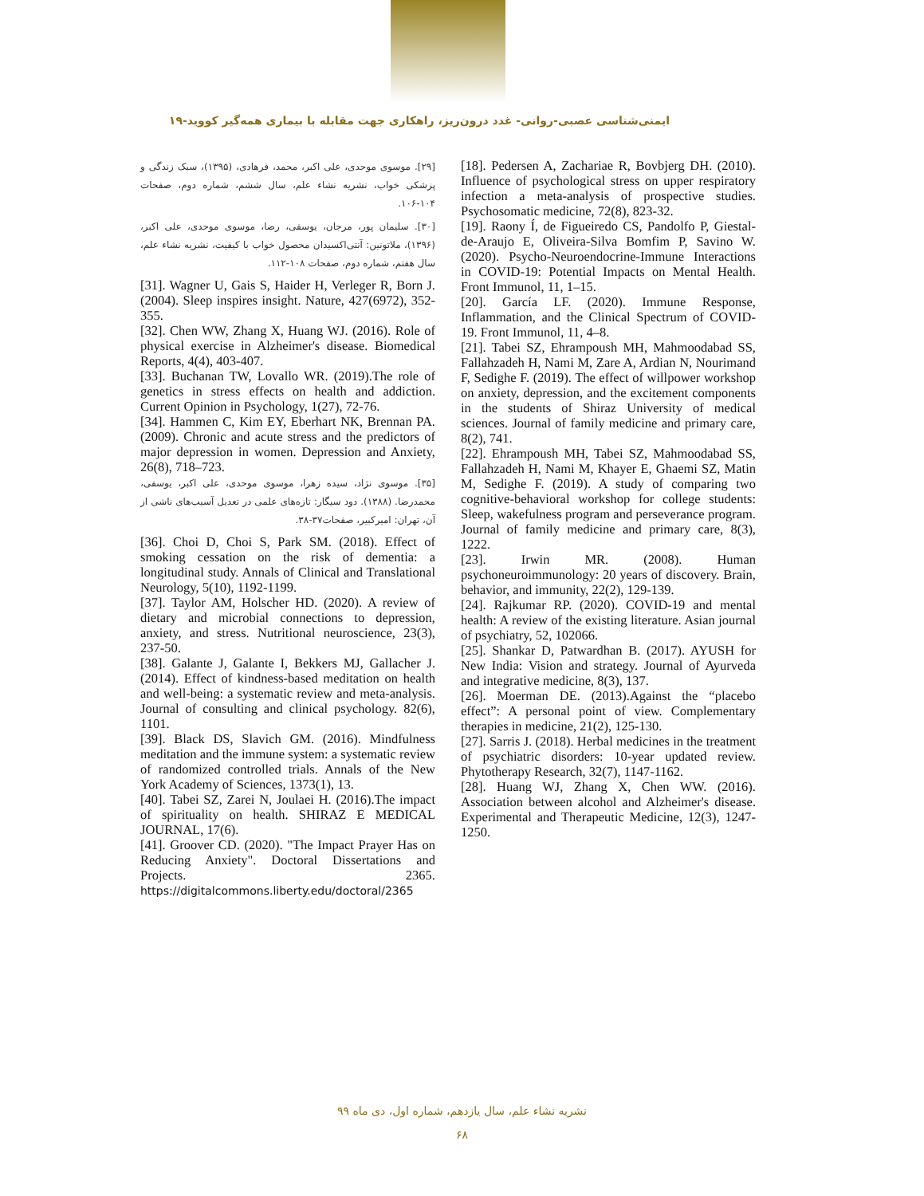ایمنی‌شناسی عصبی-روانی- غدد درون‌ریز، راهکاری جهت مقابله با بیماری همه‌گیر کووید-۱۹
[18]. Pedersen A, Zachariae R, Bovbjerg DH. (2010). Influence of psychological stress on upper respiratory infection a meta-analysis of prospective studies. Psychosomatic medicine, 72(8), 823-32.
[19]. Raony Í, de Figueiredo CS, Pandolfo P, Giestal-de-Araujo E, Oliveira-Silva Bomfim P, Savino W. (2020). Psycho-Neuroendocrine-Immune Interactions in COVID-19: Potential Impacts on Mental Health. Front Immunol, 11, 1–15.
[20]. García LF. (2020). Immune Response, Inflammation, and the Clinical Spectrum of COVID-19. Front Immunol, 11, 4–8.
[21]. Tabei SZ, Ehrampoush MH, Mahmoodabad SS, Fallahzadeh H, Nami M, Zare A, Ardian N, Nourimand F, Sedighe F. (2019). The effect of willpower workshop on anxiety, depression, and the excitement components in the students of Shiraz University of medical sciences. Journal of family medicine and primary care, 8(2), 741.
[22]. Ehrampoush MH, Tabei SZ, Mahmoodabad SS, Fallahzadeh H, Nami M, Khayer E, Ghaemi SZ, Matin M, Sedighe F. (2019). A study of comparing two cognitive-behavioral workshop for college students: Sleep, wakefulness program and perseverance program. Journal of family medicine and primary care, 8(3), 1222.
[23]. Irwin MR. (2008). Human psychoneuroimmunology: 20 years of discovery. Brain, behavior, and immunity, 22(2), 129-139.
[24]. Rajkumar RP. (2020). COVID-19 and mental health: A review of the existing literature. Asian journal of psychiatry, 52, 102066.
[25]. Shankar D, Patwardhan B. (2017). AYUSH for New India: Vision and strategy. Journal of Ayurveda and integrative medicine, 8(3), 137.
[26]. Moerman DE. (2013).Against the “placebo effect”: A personal point of view. Complementary therapies in medicine, 21(2), 125-130.
[27]. Sarris J. (2018). Herbal medicines in the treatment of psychiatric disorders: 10-year updated review. Phytotherapy Research, 32(7), 1147-1162.
[28]. Huang WJ, Zhang X, Chen WW. (2016). Association between alcohol and Alzheimer's disease. Experimental and Therapeutic Medicine, 12(3), 1247-1250.
[۲۹]. موسوی موحدی، علی اکبر، محمد، فرهادی، (۱۳۹۵)، سبک زندگی و پزشکی خواب، نشریه نشاء علم، سال ششم، شماره دوم، صفحات ۱۰۴-۱۰۶.
[۳۰]. سلیمان پور، مرجان، یوسفی، رضا، موسوی موحدی، علی اکبر، (۱۳۹۶)، ملاتونین: آنتی‌اکسیدان محصول خواب با کیفیت، نشریه نشاء علم، سال هفتم، شماره دوم، صفحات ۱۰۸-۱۱۲.
[31]. Wagner U, Gais S, Haider H, Verleger R, Born J. (2004). Sleep inspires insight. Nature, 427(6972), 352-355.
[32]. Chen WW, Zhang X, Huang WJ. (2016). Role of physical exercise in Alzheimer's disease. Biomedical Reports, 4(4), 403-407.
[33]. Buchanan TW, Lovallo WR. (2019).The role of genetics in stress effects on health and addiction. Current Opinion in Psychology, 1(27), 72-76.
[34]. Hammen C, Kim EY, Eberhart NK, Brennan PA. (2009). Chronic and acute stress and the predictors of major depression in women. Depression and Anxiety, 26(8), 718–723.
[۳۵]. موسوی نژاد، سیده زهرا، موسوی موحدی، علی اکبر، یوسفی، محمدرضا. (۱۳۸۸). دود سیگار: تازه‌های علمی در تعدیل آسیب‌های ناشی از آن، تهران: امیرکبیر، صفحات۳۷-۳۸.
[36]. Choi D, Choi S, Park SM. (2018). Effect of smoking cessation on the risk of dementia: a longitudinal study. Annals of Clinical and Translational Neurology, 5(10), 1192-1199.
[37]. Taylor AM, Holscher HD. (2020). A review of dietary and microbial connections to depression, anxiety, and stress. Nutritional neuroscience, 23(3), 237-50.
[38]. Galante J, Galante I, Bekkers MJ, Gallacher J. (2014). Effect of kindness-based meditation on health and well-being: a systematic review and meta-analysis. Journal of consulting and clinical psychology. 82(6), 1101.
[39]. Black DS, Slavich GM. (2016). Mindfulness meditation and the immune system: a systematic review of randomized controlled trials. Annals of the New York Academy of Sciences, 1373(1), 13.
[40]. Tabei SZ, Zarei N, Joulaei H. (2016).The impact of spirituality on health. SHIRAZ E MEDICAL JOURNAL, 17(6).
[41]. Groover CD. (2020). "The Impact Prayer Has on Reducing Anxiety". Doctoral Dissertations and Projects. 2365. https://digitalcommons.liberty.edu/doctoral/2365
نشریه نشاء علم، سال یازدهم، شماره اول، دی ماه ۹۹
۶۸